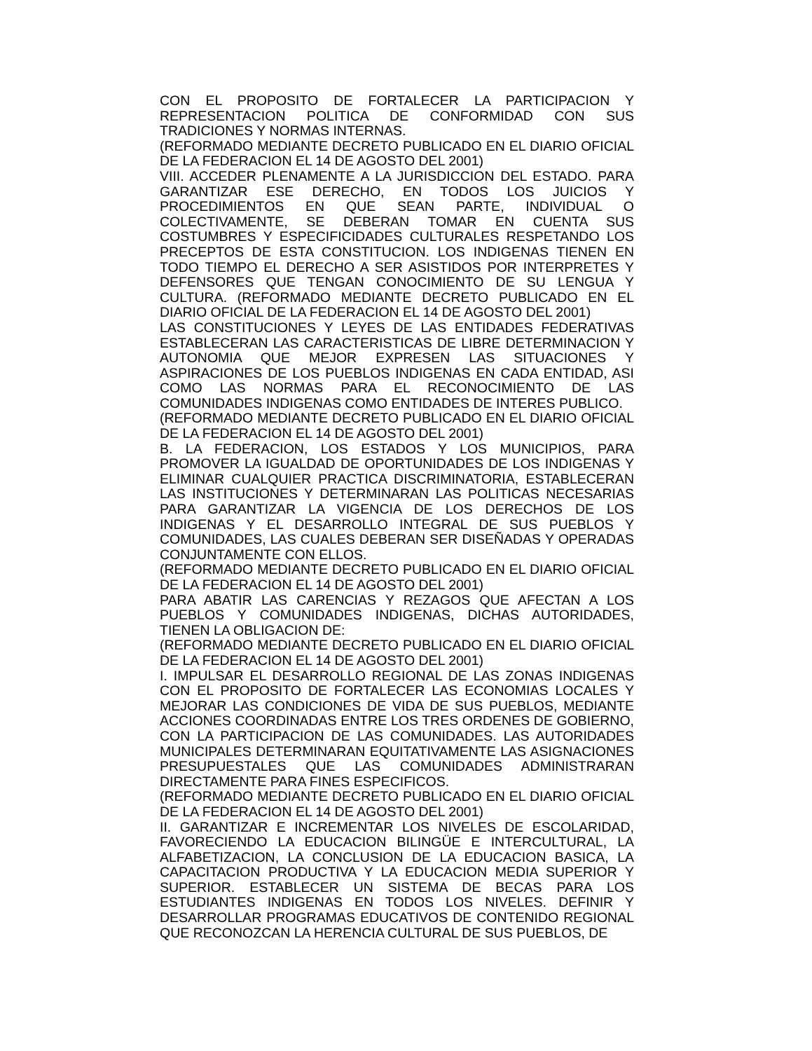CON EL PROPOSITO DE FORTALECER LA PARTICIPACION Y REPRESENTACION POLITICA DE CONFORMIDAD CON SUS TRADICIONES Y NORMAS INTERNAS.
(REFORMADO MEDIANTE DECRETO PUBLICADO EN EL DIARIO OFICIAL DE LA FEDERACION EL 14 DE AGOSTO DEL 2001)
VIII. ACCEDER PLENAMENTE A LA JURISDICCION DEL ESTADO. PARA GARANTIZAR ESE DERECHO, EN TODOS LOS JUICIOS Y PROCEDIMIENTOS EN QUE SEAN PARTE, INDIVIDUAL O COLECTIVAMENTE, SE DEBERAN TOMAR EN CUENTA SUS COSTUMBRES Y ESPECIFICIDADES CULTURALES RESPETANDO LOS PRECEPTOS DE ESTA CONSTITUCION. LOS INDIGENAS TIENEN EN TODO TIEMPO EL DERECHO A SER ASISTIDOS POR INTERPRETES Y DEFENSORES QUE TENGAN CONOCIMIENTO DE SU LENGUA Y CULTURA. (REFORMADO MEDIANTE DECRETO PUBLICADO EN EL DIARIO OFICIAL DE LA FEDERACION EL 14 DE AGOSTO DEL 2001)
LAS CONSTITUCIONES Y LEYES DE LAS ENTIDADES FEDERATIVAS ESTABLECERAN LAS CARACTERISTICAS DE LIBRE DETERMINACION Y AUTONOMIA QUE MEJOR EXPRESEN LAS SITUACIONES Y ASPIRACIONES DE LOS PUEBLOS INDIGENAS EN CADA ENTIDAD, ASI COMO LAS NORMAS PARA EL RECONOCIMIENTO DE LAS COMUNIDADES INDIGENAS COMO ENTIDADES DE INTERES PUBLICO.
(REFORMADO MEDIANTE DECRETO PUBLICADO EN EL DIARIO OFICIAL DE LA FEDERACION EL 14 DE AGOSTO DEL 2001)
B. LA FEDERACION, LOS ESTADOS Y LOS MUNICIPIOS, PARA PROMOVER LA IGUALDAD DE OPORTUNIDADES DE LOS INDIGENAS Y ELIMINAR CUALQUIER PRACTICA DISCRIMINATORIA, ESTABLECERAN LAS INSTITUCIONES Y DETERMINARAN LAS POLITICAS NECESARIAS PARA GARANTIZAR LA VIGENCIA DE LOS DERECHOS DE LOS INDIGENAS Y EL DESARROLLO INTEGRAL DE SUS PUEBLOS Y COMUNIDADES, LAS CUALES DEBERAN SER DISEÑADAS Y OPERADAS CONJUNTAMENTE CON ELLOS.
(REFORMADO MEDIANTE DECRETO PUBLICADO EN EL DIARIO OFICIAL DE LA FEDERACION EL 14 DE AGOSTO DEL 2001)
PARA ABATIR LAS CARENCIAS Y REZAGOS QUE AFECTAN A LOS PUEBLOS Y COMUNIDADES INDIGENAS, DICHAS AUTORIDADES, TIENEN LA OBLIGACION DE:
(REFORMADO MEDIANTE DECRETO PUBLICADO EN EL DIARIO OFICIAL DE LA FEDERACION EL 14 DE AGOSTO DEL 2001)
I. IMPULSAR EL DESARROLLO REGIONAL DE LAS ZONAS INDIGENAS CON EL PROPOSITO DE FORTALECER LAS ECONOMIAS LOCALES Y MEJORAR LAS CONDICIONES DE VIDA DE SUS PUEBLOS, MEDIANTE ACCIONES COORDINADAS ENTRE LOS TRES ORDENES DE GOBIERNO, CON LA PARTICIPACION DE LAS COMUNIDADES. LAS AUTORIDADES MUNICIPALES DETERMINARAN EQUITATIVAMENTE LAS ASIGNACIONES PRESUPUESTALES QUE LAS COMUNIDADES ADMINISTRARAN DIRECTAMENTE PARA FINES ESPECIFICOS.
(REFORMADO MEDIANTE DECRETO PUBLICADO EN EL DIARIO OFICIAL DE LA FEDERACION EL 14 DE AGOSTO DEL 2001)
II. GARANTIZAR E INCREMENTAR LOS NIVELES DE ESCOLARIDAD, FAVORECIENDO LA EDUCACION BILINGÜE E INTERCULTURAL, LA ALFABETIZACION, LA CONCLUSION DE LA EDUCACION BASICA, LA CAPACITACION PRODUCTIVA Y LA EDUCACION MEDIA SUPERIOR Y SUPERIOR. ESTABLECER UN SISTEMA DE BECAS PARA LOS ESTUDIANTES INDIGENAS EN TODOS LOS NIVELES. DEFINIR Y DESARROLLAR PROGRAMAS EDUCATIVOS DE CONTENIDO REGIONAL QUE RECONOZCAN LA HERENCIA CULTURAL DE SUS PUEBLOS, DE